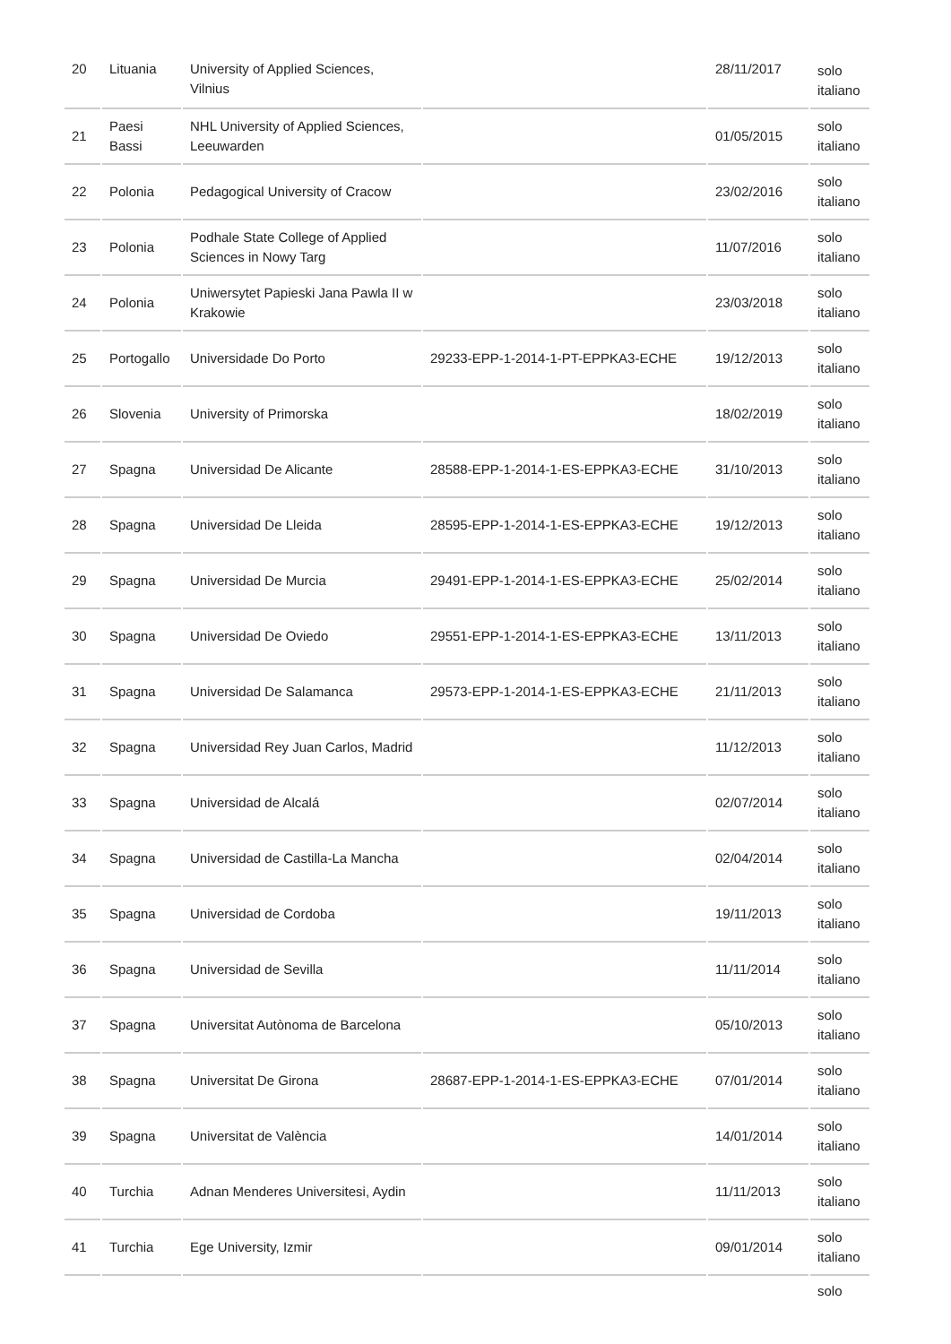| 20 | Lituania | University of Applied Sciences, Vilnius | | 28/11/2017 | solo italiano |
| 21 | Paesi Bassi | NHL University of Applied Sciences, Leeuwarden | | 01/05/2015 | solo italiano |
| 22 | Polonia | Pedagogical University of Cracow | | 23/02/2016 | solo italiano |
| 23 | Polonia | Podhale State College of Applied Sciences in Nowy Targ | | 11/07/2016 | solo italiano |
| 24 | Polonia | Uniwersytet Papieski Jana Pawla II w Krakowie | | 23/03/2018 | solo italiano |
| 25 | Portogallo | Universidade Do Porto | 29233-EPP-1-2014-1-PT-EPPKA3-ECHE | 19/12/2013 | solo italiano |
| 26 | Slovenia | University of Primorska | | 18/02/2019 | solo italiano |
| 27 | Spagna | Universidad De Alicante | 28588-EPP-1-2014-1-ES-EPPKA3-ECHE | 31/10/2013 | solo italiano |
| 28 | Spagna | Universidad De Lleida | 28595-EPP-1-2014-1-ES-EPPKA3-ECHE | 19/12/2013 | solo italiano |
| 29 | Spagna | Universidad De Murcia | 29491-EPP-1-2014-1-ES-EPPKA3-ECHE | 25/02/2014 | solo italiano |
| 30 | Spagna | Universidad De Oviedo | 29551-EPP-1-2014-1-ES-EPPKA3-ECHE | 13/11/2013 | solo italiano |
| 31 | Spagna | Universidad De Salamanca | 29573-EPP-1-2014-1-ES-EPPKA3-ECHE | 21/11/2013 | solo italiano |
| 32 | Spagna | Universidad Rey Juan Carlos, Madrid | | 11/12/2013 | solo italiano |
| 33 | Spagna | Universidad de Alcalá | | 02/07/2014 | solo italiano |
| 34 | Spagna | Universidad de Castilla-La Mancha | | 02/04/2014 | solo italiano |
| 35 | Spagna | Universidad de Cordoba | | 19/11/2013 | solo italiano |
| 36 | Spagna | Universidad de Sevilla | | 11/11/2014 | solo italiano |
| 37 | Spagna | Universitat Autònoma de Barcelona | | 05/10/2013 | solo italiano |
| 38 | Spagna | Universitat De Girona | 28687-EPP-1-2014-1-ES-EPPKA3-ECHE | 07/01/2014 | solo italiano |
| 39 | Spagna | Universitat de València | | 14/01/2014 | solo italiano |
| 40 | Turchia | Adnan Menderes Universitesi, Aydin | | 11/11/2013 | solo italiano |
| 41 | Turchia | Ege University, Izmir | | 09/01/2014 | solo italiano |
| | | | | | solo |